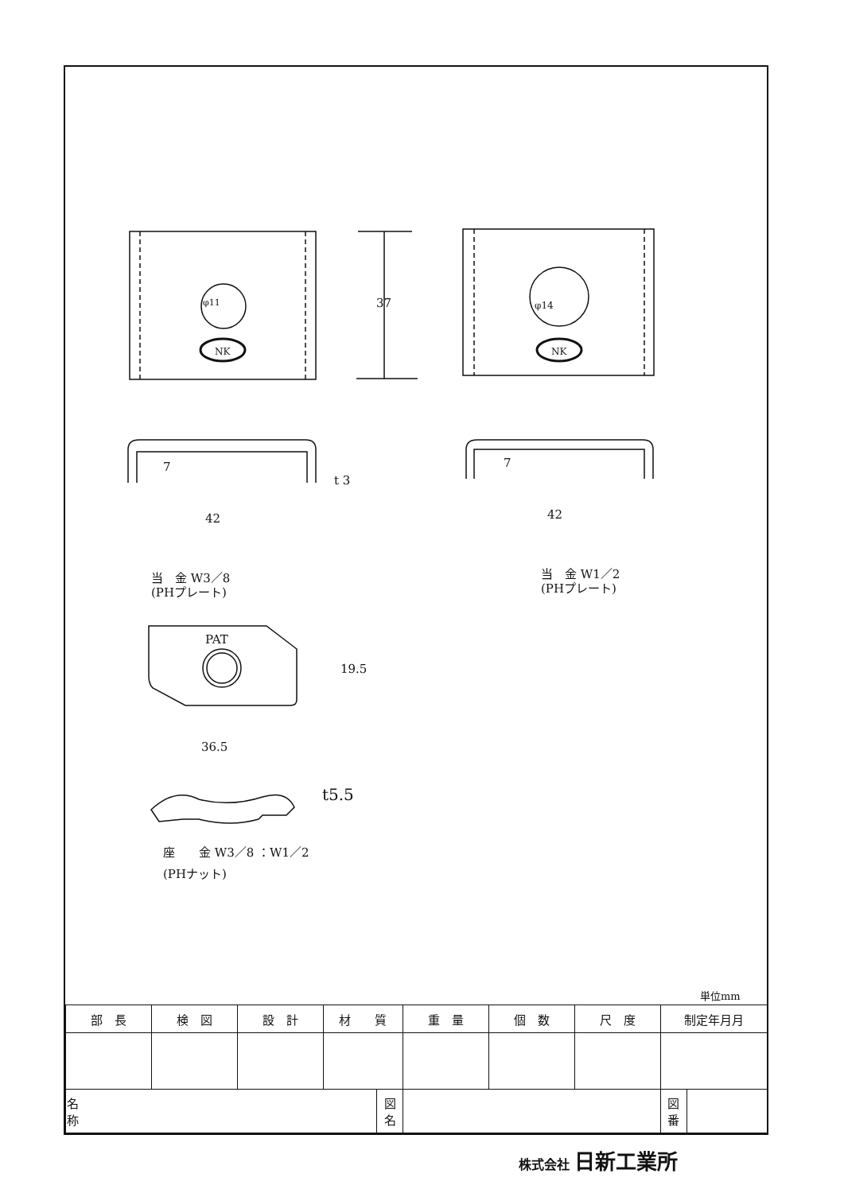37
φ11 φ14
NK NK
7 7
t 3
42 42
当　金 W3／8
(PHプレート)
当　金 W1／2
(PHプレート)
PAT
19.5
36.5
t5.5
座　　金 W3／8 ：W1／2
(PHナット)
単位mm
| 部 長 | 検 図 | 設 計 | 材 質 | | 重 量 | 個 数 | 尺 度 | 制定年月月 | |
| 名 称 | | | | 図 名 | | | | 図 番 | |
株式会社 日新工業所